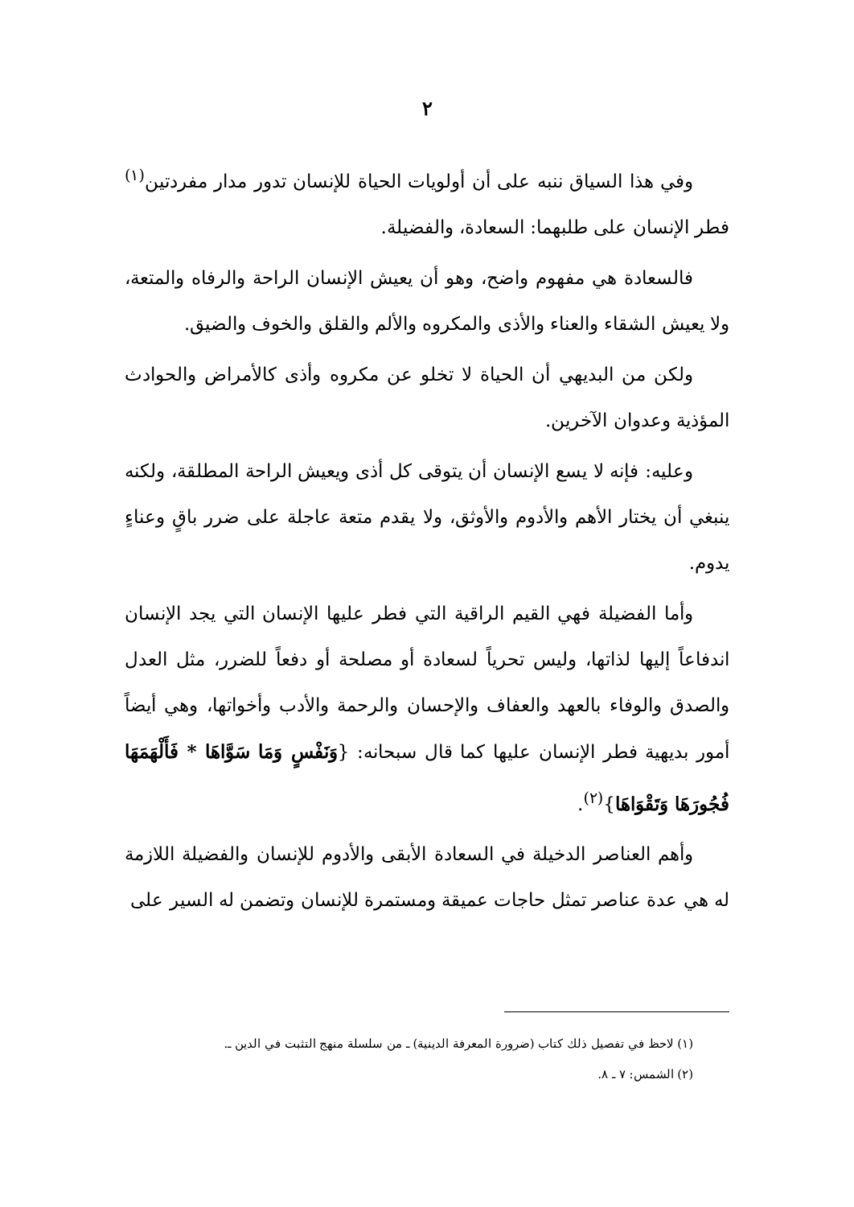٢
وفي هذا السياق ننبه على أن أولويات الحياة للإنسان تدور مدار مفردتين<sup>(١)</sup> فطر الإنسان على طلبهما: السعادة، والفضيلة.
فالسعادة هي مفهوم واضح، وهو أن يعيش الإنسان الراحة والرفاه والمتعة، ولا يعيش الشقاء والعناء والأذى والمكروه والألم والقلق والخوف والضيق.
ولكن من البديهي أن الحياة لا تخلو عن مكروه وأذى كالأمراض والحوادث المؤذية وعدوان الآخرين.
وعليه: فإنه لا يسع الإنسان أن يتوقى كل أذى ويعيش الراحة المطلقة، ولكنه ينبغي أن يختار الأهم والأدوم والأوثق، ولا يقدم متعة عاجلة على ضرر باقٍ وعناءٍ يدوم.
وأما الفضيلة فهي القيم الراقية التي فطر عليها الإنسان التي يجد الإنسان اندفاعاً إليها لذاتها، وليس تحرياً لسعادة أو مصلحة أو دفعاً للضرر، مثل العدل والصدق والوفاء بالعهد والعفاف والإحسان والرحمة والأدب وأخواتها، وهي أيضاً أمور بديهية فطر الإنسان عليها كما قال سبحانه: {وَنَفْسٍ وَمَا سَوَّاهَا * فَأَلْهَمَهَا فُجُورَهَا وَتَقْوَاهَا}<sup>(٢)</sup>.
وأهم العناصر الدخيلة في السعادة الأبقى والأدوم للإنسان والفضيلة اللازمة له هي عدة عناصر تمثل حاجات عميقة ومستمرة للإنسان وتضمن له السير على
(١) لاحظ في تفصيل ذلك كتاب (ضرورة المعرفة الدينية) ـ من سلسلة منهج التثبت في الدين ـ.
(٢) الشمس: ٧ ـ ٨.